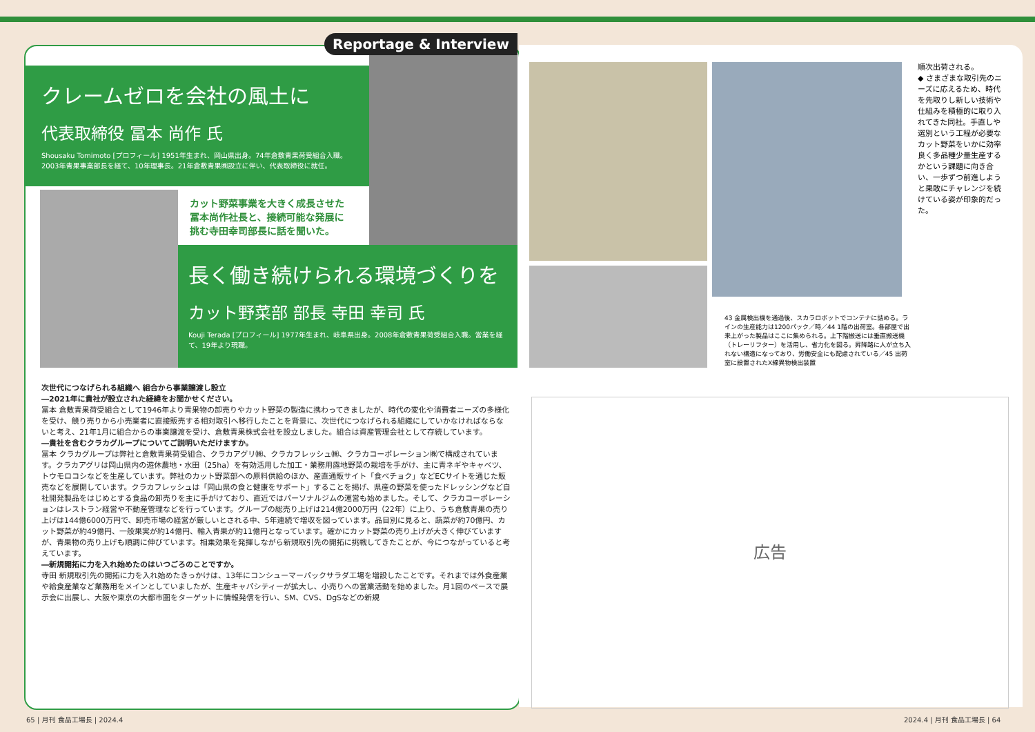Reportage & Interview
クレームゼロを会社の風土に
代表取締役 冨本 尚作 氏
Shousaku Tomimoto [プロフィール] 1951年生まれ、岡山県出身。74年倉敷青果荷受組合入職。2003年青果事業部長を経て、10年理事長。21年倉敷青果㈱設立に伴い、代表取締役に就任。
カット野菜事業を大きく成長させた
冨本尚作社長と、接続可能な発展に
挑む寺田幸司部長に話を聞いた。
長く働き続けられる環境づくりを
カット野菜部 部長 寺田 幸司 氏
Kouji Terada [プロフィール] 1977年生まれ、岐阜県出身。2008年倉敷青果荷受組合入職。営業を経て、19年より現職。
次世代につなげられる組織へ 組合から事業譲渡し設立
―2021年に貴社が設立された経緯をお聞かせください。
冨本 倉敷青果荷受組合として1946年より青果物の卸売りやカット野菜の製造に携わってきましたが、時代の変化や消費者ニーズの多様化を受け、競り売りから小売業者に直接販売する相対取引へ移行したことを背景に、次世代につなげられる組織にしていかなければならないと考え、21年1月に組合からの事業譲渡を受け、倉敷青果株式会社を設立しました。組合は資産管理会社として存続しています。
―貴社を含むクラカグループについてご説明いただけますか。
冨本 クラカグループは弊社と倉敷青果荷受組合、クラカアグリ㈱、クラカフレッシュ㈱、クラカコーポレーション㈱で構成されています。クラカアグリは岡山県内の遊休農地・水田（25ha）を有効活用した加工・業務用露地野菜の栽培を手がけ、主に青ネギやキャベツ、トウモロコシなどを生産しています。弊社のカット野菜部への原料供給のほか、産直通販サイト「食べチョク」などECサイトを通じた販売などを展開しています。クラカフレッシュは「岡山県の食と健康をサポート」することを掲げ、県産の野菜を使ったドレッシングなど自社開発製品をはじめとする食品の卸売りを主に手がけており、直近ではパーソナルジムの運営も始めました。そして、クラカコーポレーションはレストラン経営や不動産管理などを行っています。グループの総売り上げは214億2000万円（22年）に上り、うち倉敷青果の売り上げは144億6000万円で、卸売市場の経営が厳しいとされる中、5年連続で増収を図っています。品目別に見ると、蔬菜が約70億円、カット野菜が約49億円、一般果実が約14億円、輸入青果が約11億円となっています。確かにカット野菜の売り上げが大きく伸びていますが、青果物の売り上げも順調に伸びています。相乗効果を発揮しながら新規取引先の開拓に挑戦してきたことが、今につながっていると考えています。
―新規開拓に力を入れ始めたのはいつごろのことですか。
寺田 新規取引先の開拓に力を入れ始めたきっかけは、13年にコンシューマーパックサラダ工場を増設したことです。それまでは外食産業や給食産業など業務用をメインとしていましたが、生産キャパシティーが拡大し、小売りへの営業活動を始めました。月1回のペースで展示会に出展し、大阪や東京の大都市圏をターゲットに情報発信を行い、SM、CVS、DgSなどの新規
43 金属検出機を通過後、スカラロボットでコンテナに詰める。ラインの生産能力は1200パック／時／44 1階の出荷室。各部屋で出来上がった製品はここに集められる。上下階搬送には垂直搬送機（トレーリフター）を活用し、省力化を図る。昇降路に人が立ち入れない構造になっており、労働安全にも配慮されている／45 出荷室に設置されたX線異物検出装置
順次出荷される。
◆ さまざまな取引先のニーズに応えるため、時代を先取りし新しい技術や仕組みを積極的に取り入れてきた同社。手直しや選別という工程が必要なカット野菜をいかに効率良く多品種少量生産するかという課題に向き合い、一歩ずつ前進しようと果敢にチャレンジを続けている姿が印象的だった。
広告
65 | 月刊 食品工場長 | 2024.4 2024.4 | 月刊 食品工場長 | 64